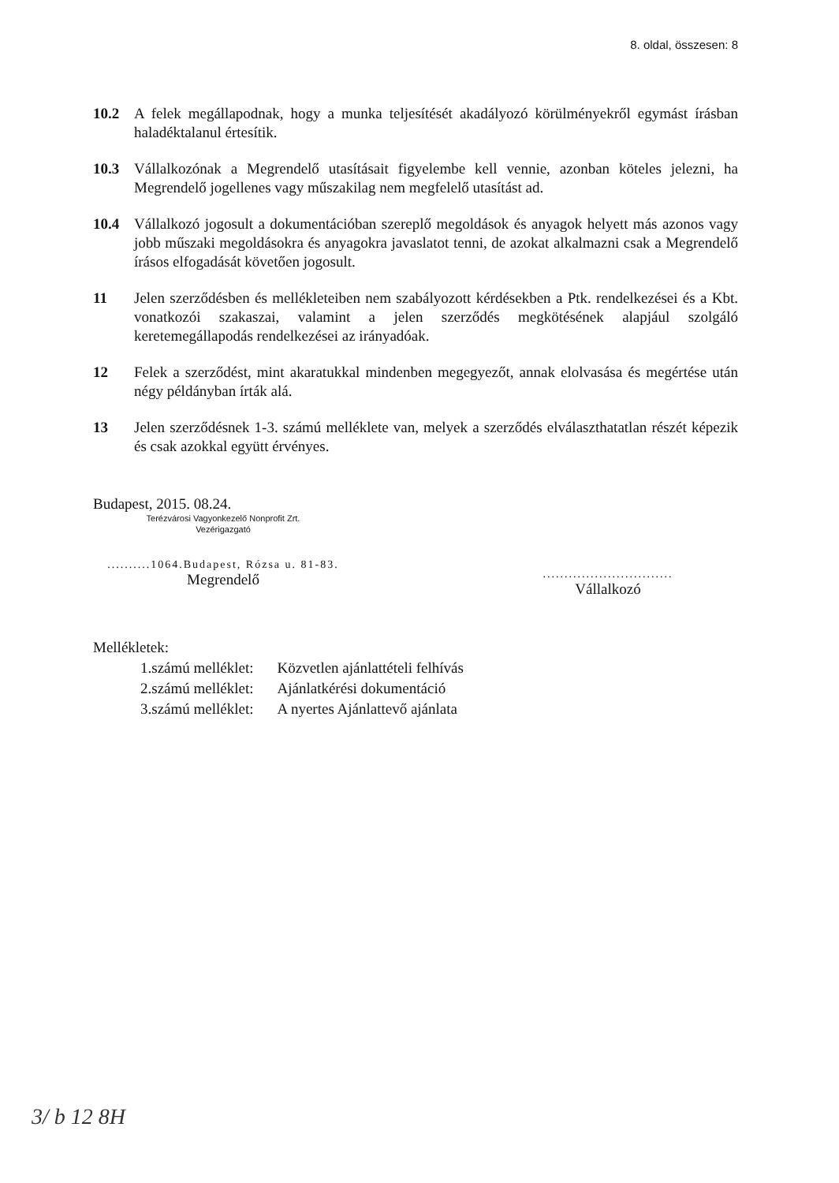8. oldal, összesen: 8
10.2 A felek megállapodnak, hogy a munka teljesítését akadályozó körülményekről egymást írásban haladéktalanul értesítik.
10.3 Vállalkozónak a Megrendelő utasításait figyelembe kell vennie, azonban köteles jelezni, ha Megrendelő jogellenes vagy műszakilag nem megfelelő utasítást ad.
10.4 Vállalkozó jogosult a dokumentációban szereplő megoldások és anyagok helyett más azonos vagy jobb műszaki megoldásokra és anyagokra javaslatot tenni, de azokat alkalmazni csak a Megrendelő írásos elfogadását követően jogosult.
11 Jelen szerződésben és mellékleteiben nem szabályozott kérdésekben a Ptk. rendelkezései és a Kbt. vonatkozói szakaszai, valamint a jelen szerződés megkötésének alapjául szolgáló keretemegállapodás rendelkezései az irányadóak.
12 Felek a szerződést, mint akaratukkal mindenben megegyezőt, annak elolvasása és megértése után négy példányban írták alá.
13 Jelen szerződésnek 1-3. számú melléklete van, melyek a szerződés elválaszthatatlan részét képezik és csak azokkal együtt érvényes.
Budapest, 2015. 08.24.
Terézvárosi Vagyonkezelő Nonprofit Zrt.
Vezérigazgató
..........1064.Budapest, Rózsa u. 81-83.
Megrendelő
..............................
Vállalkozó
Mellékletek:
| 1.számú melléklet: | Közvetlen ajánlattételi felhívás |
| 2.számú melléklet: | Ajánlatkérési dokumentáció |
| 3.számú melléklet: | A nyertes Ajánlattevő ajánlata |
3/ b 12 8H